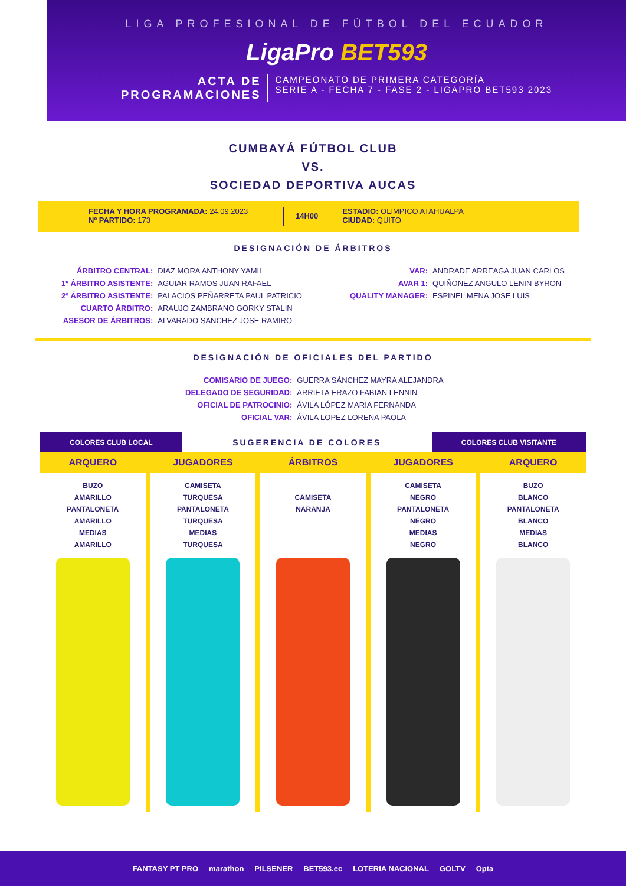LIGA PROFESIONAL DE FÚTBOL DEL ECUADOR
LigaPro BET593
ACTA DE
PROGRAMACIONES
CAMPEONATO DE PRIMERA CATEGORÍA
SERIE A - FECHA 7 - FASE 2 - LIGAPRO BET593 2023
CUMBAYÁ FÚTBOL CLUB
VS.
SOCIEDAD DEPORTIVA AUCAS
FECHA Y HORA PROGRAMADA: 24.09.2023
Nº PARTIDO: 173
14H00
ESTADIO: OLIMPICO ATAHUALPA
CIUDAD: QUITO
DESIGNACIÓN DE ÁRBITROS
| ÁRBITRO CENTRAL: | DIAZ MORA ANTHONY YAMIL |
| 1º ÁRBITRO ASISTENTE: | AGUIAR RAMOS JUAN RAFAEL |
| 2º ÁRBITRO ASISTENTE: | PALACIOS PEÑARRETA PAUL PATRICIO |
| CUARTO ÁRBITRO: | ARAUJO ZAMBRANO GORKY STALIN |
| ASESOR DE ÁRBITROS: | ALVARADO SANCHEZ JOSE RAMIRO |
| VAR: | ANDRADE ARREAGA JUAN CARLOS |
| AVAR 1: | QUIÑONEZ ANGULO LENIN BYRON |
| QUALITY MANAGER: | ESPINEL MENA JOSE LUIS |
DESIGNACIÓN DE OFICIALES DEL PARTIDO
| COMISARIO DE JUEGO: | GUERRA SÁNCHEZ MAYRA ALEJANDRA |
| DELEGADO DE SEGURIDAD: | ARRIETA ERAZO FABIAN LENNIN |
| OFICIAL DE PATROCINIO: | ÁVILA LÓPEZ MARIA FERNANDA |
| OFICIAL VAR: | ÁVILA LOPEZ LORENA PAOLA |
COLORES CLUB LOCAL
SUGERENCIA DE COLORES
COLORES CLUB VISITANTE
ARQUERO
BUZO
AMARILLO
PANTALONETA
AMARILLO
MEDIAS
AMARILLO
JUGADORES
CAMISETA
TURQUESA
PANTALONETA
TURQUESA
MEDIAS
TURQUESA
ÁRBITROS
CAMISETA
NARANJA
JUGADORES
CAMISETA
NEGRO
PANTALONETA
NEGRO
MEDIAS
NEGRO
ARQUERO
BUZO
BLANCO
PANTALONETA
BLANCO
MEDIAS
BLANCO
FANTASY PT PRO marathon PILSENER BET593.ec LOTERIA NACIONAL GOLTV Opta